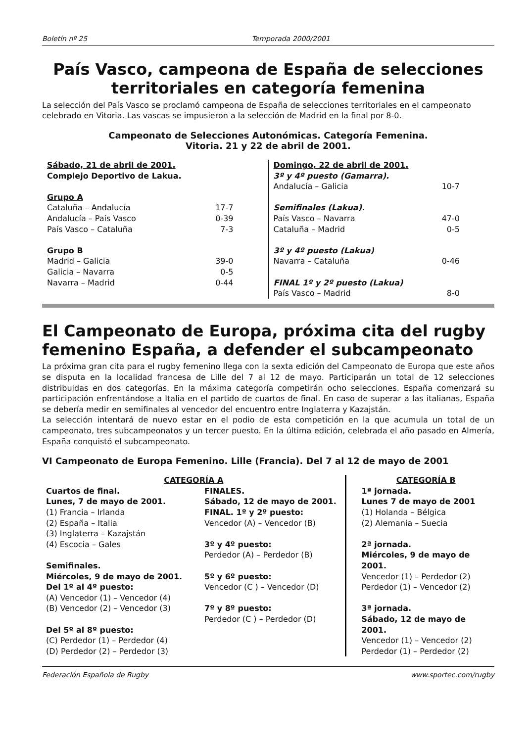Boletín nº 25 Temporada 2000/2001
País Vasco, campeona de España de selecciones territoriales en categoría femenina
La selección del País Vasco se proclamó campeona de España de selecciones territoriales en el campeonato celebrado en Vitoria. Las vascas se impusieron a la selección de Madrid en la final por 8-0.
Campeonato de Selecciones Autonómicas. Categoría Femenina.
Vitoria. 21 y 22 de abril de 2001.
| Sábado, 21 de abril de 2001. | |
| Complejo Deportivo de Lakua. | |
| Grupo A | |
| Cataluña – Andalucía | 17-7 |
| Andalucía – País Vasco | 0-39 |
| País Vasco – Cataluña | 7-3 |
| Grupo B | |
| Madrid – Galicia | 39-0 |
| Galicia – Navarra | 0-5 |
| Navarra – Madrid | 0-44 |
| Domingo, 22 de abril de 2001. | |
| 3º y 4º puesto (Gamarra). | |
| Andalucía – Galicia | 10-7 |
| Semifinales (Lakua). | |
| País Vasco – Navarra | 47-0 |
| Cataluña – Madrid | 0-5 |
| 3º y 4º puesto (Lakua) | |
| Navarra – Cataluña | 0-46 |
| FINAL 1º y 2º puesto (Lakua) | |
| País Vasco – Madrid | 8-0 |
El Campeonato de Europa, próxima cita del rugby femenino España, a defender el subcampeonato
La próxima gran cita para el rugby femenino llega con la sexta edición del Campeonato de Europa que este años se disputa en la localidad francesa de Lille del 7 al 12 de mayo. Participarán un total de 12 selecciones distribuidas en dos categorías. En la máxima categoría competirán ocho selecciones. España comenzará su participación enfrentándose a Italia en el partido de cuartos de final. En caso de superar a las italianas, España se debería medir en semifinales al vencedor del encuentro entre Inglaterra y Kazajstán.
La selección intentará de nuevo estar en el podio de esta competición en la que acumula un total de un campeonato, tres subcampeonatos y un tercer puesto. En la última edición, celebrada el año pasado en Almería, España conquistó el subcampeonato.
VI Campeonato de Europa Femenino. Lille (Francia). Del 7 al 12 de mayo de 2001
CATEGORÍA A
Cuartos de final.
Lunes, 7 de mayo de 2001.
(1) Francia – Irlanda
(2) España – Italia
(3) Inglaterra – Kazajstán
(4) Escocia – Gales
Semifinales.
Miércoles, 9 de mayo de 2001.
Del 1º al 4º puesto:
(A) Vencedor (1) – Vencedor (4)
(B) Vencedor (2) – Vencedor (3)
Del 5º al 8º puesto:
(C) Perdedor (1) – Perdedor (4)
(D) Perdedor (2) – Perdedor (3)
FINALES.
Sábado, 12 de mayo de 2001.
FINAL. 1º y 2º puesto:
Vencedor (A) – Vencedor (B)
3º y 4º puesto:
Perdedor (A) – Perdedor (B)
5º y 6º puesto:
Vencedor (C ) – Vencedor (D)
7º y 8º puesto:
Perdedor (C ) – Perdedor (D)
CATEGORÍA B
1ª jornada.
Lunes 7 de mayo de 2001
(1) Holanda – Bélgica
(2) Alemania – Suecia
2ª jornada.
Miércoles, 9 de mayo de 2001.
Vencedor (1) – Perdedor (2)
Perdedor (1) – Vencedor (2)
3ª jornada.
Sábado, 12 de mayo de 2001.
Vencedor (1) – Vencedor (2)
Perdedor (1) – Perdedor (2)
Federación Española de Rugby www.sportec.com/rugby